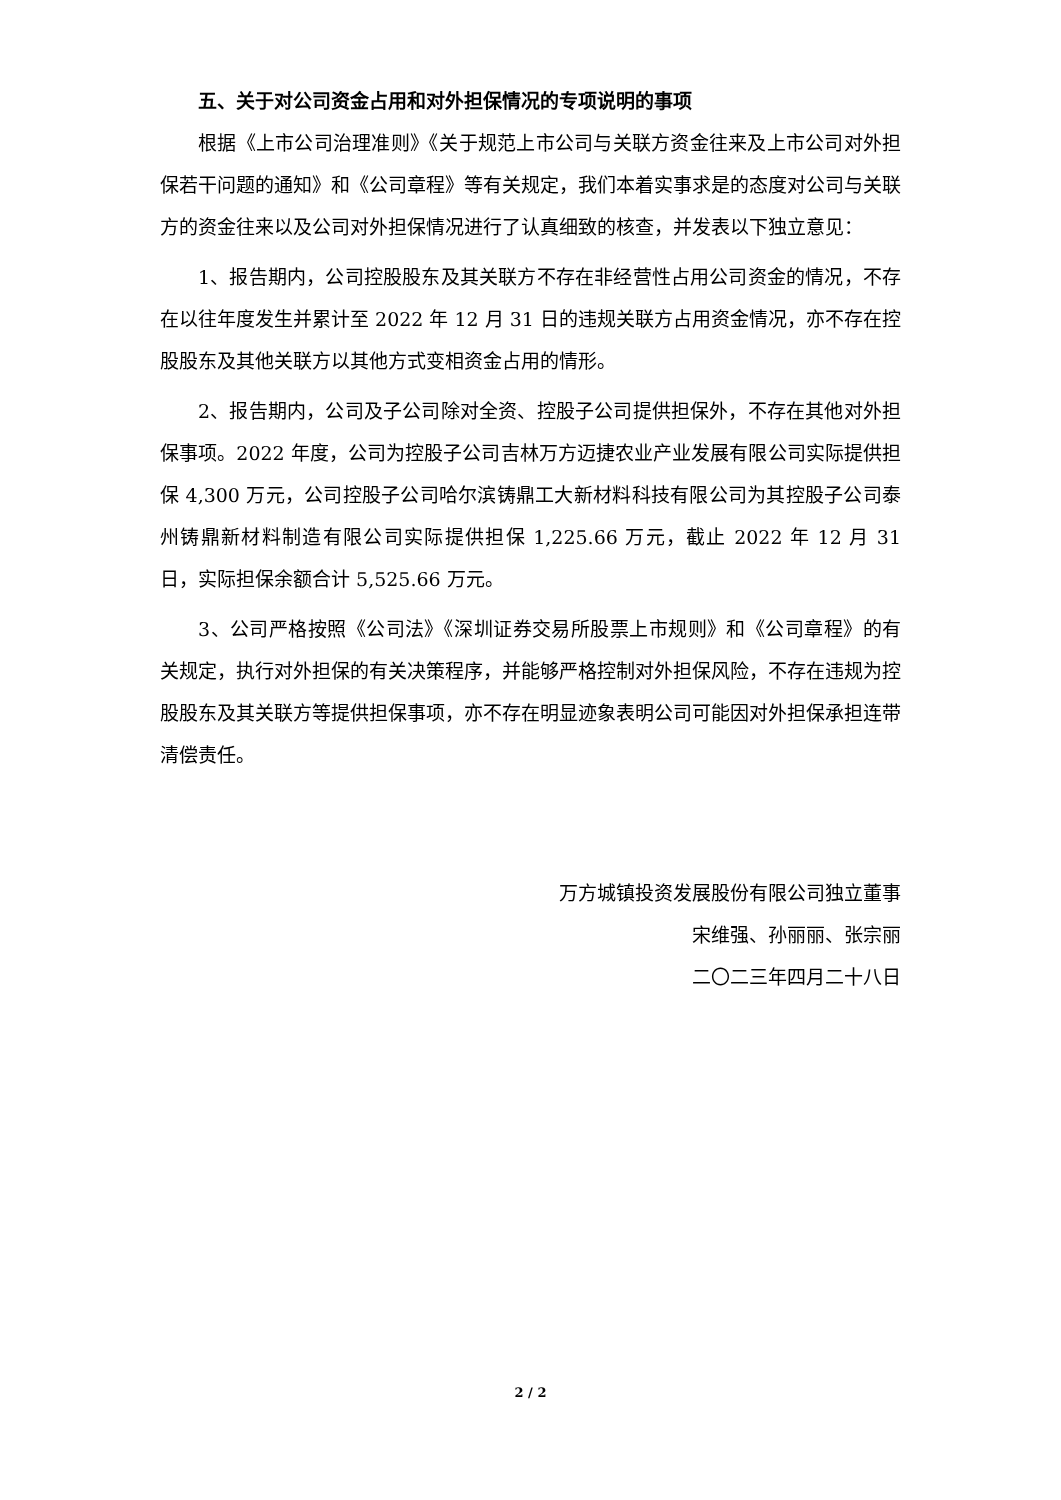五、关于对公司资金占用和对外担保情况的专项说明的事项
根据《上市公司治理准则》《关于规范上市公司与关联方资金往来及上市公司对外担保若干问题的通知》和《公司章程》等有关规定，我们本着实事求是的态度对公司与关联方的资金往来以及公司对外担保情况进行了认真细致的核查，并发表以下独立意见：
1、报告期内，公司控股股东及其关联方不存在非经营性占用公司资金的情况，不存在以往年度发生并累计至 2022 年 12 月 31 日的违规关联方占用资金情况，亦不存在控股股东及其他关联方以其他方式变相资金占用的情形。
2、报告期内，公司及子公司除对全资、控股子公司提供担保外，不存在其他对外担保事项。2022 年度，公司为控股子公司吉林万方迈捷农业产业发展有限公司实际提供担保 4,300 万元，公司控股子公司哈尔滨铸鼎工大新材料科技有限公司为其控股子公司泰州铸鼎新材料制造有限公司实际提供担保 1,225.66 万元，截止 2022 年 12 月 31 日，实际担保余额合计 5,525.66 万元。
3、公司严格按照《公司法》《深圳证券交易所股票上市规则》和《公司章程》的有关规定，执行对外担保的有关决策程序，并能够严格控制对外担保风险，不存在违规为控股股东及其关联方等提供担保事项，亦不存在明显迹象表明公司可能因对外担保承担连带清偿责任。
万方城镇投资发展股份有限公司独立董事
宋维强、孙丽丽、张宗丽
二〇二三年四月二十八日
2 / 2